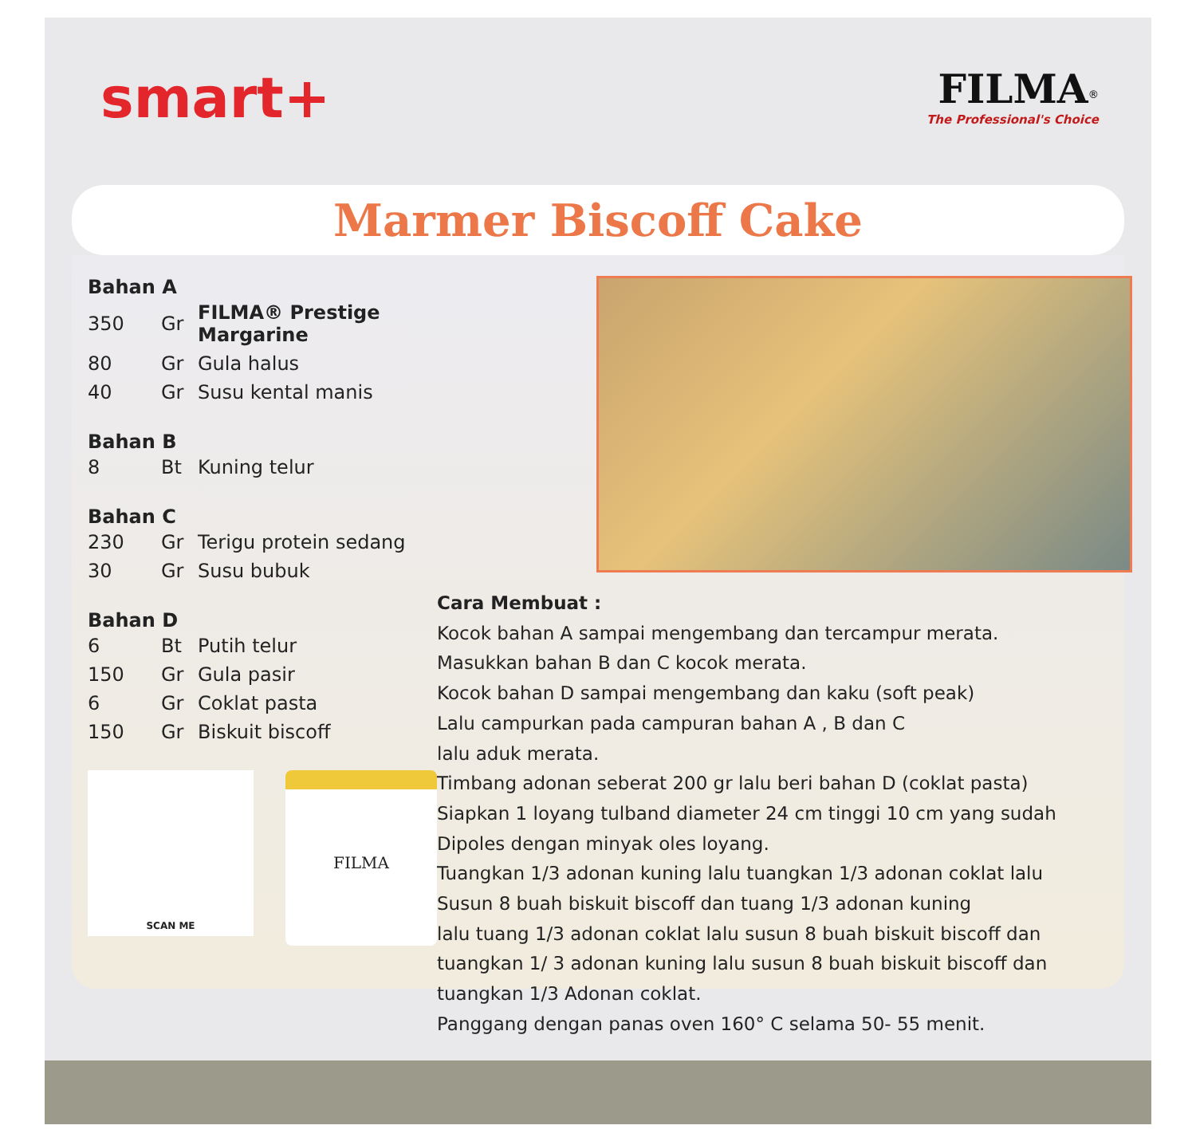smart+
FILMA<sup>®</sup>
The Professional's Choice
Marmer Biscoff Cake
Bahan A
| 350 | Gr | FILMA® Prestige Margarine |
| 80 | Gr | Gula halus |
| 40 | Gr | Susu kental manis |
Bahan B
| 8 | Bt | Kuning telur |
Bahan C
| 230 | Gr | Terigu protein sedang |
| 30 | Gr | Susu bubuk |
Bahan D
| 6 | Bt | Putih telur |
| 150 | Gr | Gula pasir |
| 6 | Gr | Coklat pasta |
| 150 | Gr | Biskuit biscoff |
SCAN ME
FILMA
Cara Membuat :
Kocok bahan A sampai mengembang dan tercampur merata.
Masukkan bahan B dan C kocok merata.
Kocok bahan D sampai mengembang dan kaku (soft peak)
Lalu campurkan pada campuran bahan A , B dan C
lalu aduk merata.
Timbang adonan seberat 200 gr lalu beri bahan D (coklat pasta)
Siapkan 1 loyang tulband diameter 24 cm tinggi 10 cm yang sudah
Dipoles dengan minyak oles loyang.
Tuangkan 1/3 adonan kuning lalu tuangkan 1/3 adonan coklat lalu
Susun 8 buah biskuit biscoff dan tuang 1/3 adonan kuning
lalu tuang 1/3 adonan coklat lalu susun 8 buah biskuit biscoff dan
tuangkan 1/ 3 adonan kuning lalu susun 8 buah biskuit biscoff dan
tuangkan 1/3 Adonan coklat.
Panggang dengan panas oven 160° C selama 50- 55 menit.